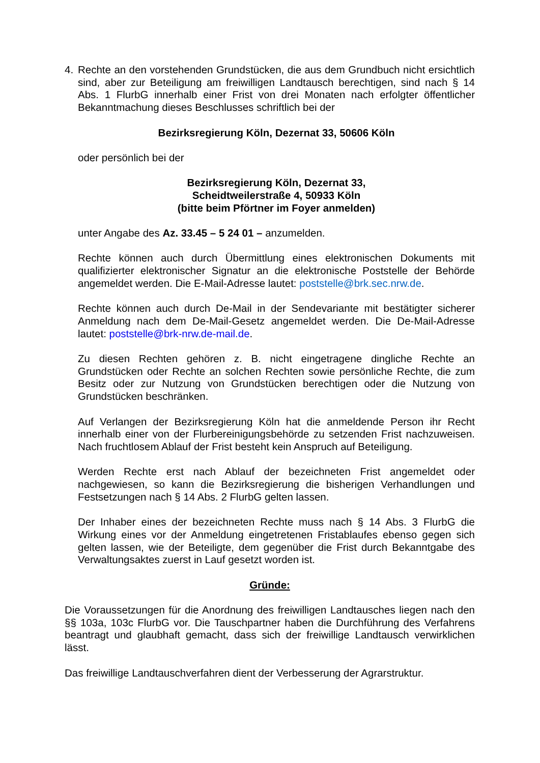4. Rechte an den vorstehenden Grundstücken, die aus dem Grundbuch nicht ersichtlich sind, aber zur Beteiligung am freiwilligen Landtausch berechtigen, sind nach § 14 Abs. 1 FlurbG innerhalb einer Frist von drei Monaten nach erfolgter öffentlicher Bekanntmachung dieses Beschlusses schriftlich bei der
Bezirksregierung Köln, Dezernat 33, 50606 Köln
oder persönlich bei der
Bezirksregierung Köln, Dezernat 33,
Scheidtweilerstraße 4, 50933 Köln
(bitte beim Pförtner im Foyer anmelden)
unter Angabe des Az. 33.45 – 5 24 01 – anzumelden.
Rechte können auch durch Übermittlung eines elektronischen Dokuments mit qualifizierter elektronischer Signatur an die elektronische Poststelle der Behörde angemeldet werden. Die E-Mail-Adresse lautet: poststelle@brk.sec.nrw.de.
Rechte können auch durch De-Mail in der Sendevariante mit bestätigter sicherer Anmeldung nach dem De-Mail-Gesetz angemeldet werden. Die De-Mail-Adresse lautet: poststelle@brk-nrw.de-mail.de.
Zu diesen Rechten gehören z. B. nicht eingetragene dingliche Rechte an Grundstücken oder Rechte an solchen Rechten sowie persönliche Rechte, die zum Besitz oder zur Nutzung von Grundstücken berechtigen oder die Nutzung von Grundstücken beschränken.
Auf Verlangen der Bezirksregierung Köln hat die anmeldende Person ihr Recht innerhalb einer von der Flurbereinigungsbehörde zu setzenden Frist nachzuweisen. Nach fruchtlosem Ablauf der Frist besteht kein Anspruch auf Beteiligung.
Werden Rechte erst nach Ablauf der bezeichneten Frist angemeldet oder nachgewiesen, so kann die Bezirksregierung die bisherigen Verhandlungen und Festsetzungen nach § 14 Abs. 2 FlurbG gelten lassen.
Der Inhaber eines der bezeichneten Rechte muss nach § 14 Abs. 3 FlurbG die Wirkung eines vor der Anmeldung eingetretenen Fristablaufes ebenso gegen sich gelten lassen, wie der Beteiligte, dem gegenüber die Frist durch Bekanntgabe des Verwaltungsaktes zuerst in Lauf gesetzt worden ist.
Gründe:
Die Voraussetzungen für die Anordnung des freiwilligen Landtausches liegen nach den §§ 103a, 103c FlurbG vor. Die Tauschpartner haben die Durchführung des Verfahrens beantragt und glaubhaft gemacht, dass sich der freiwillige Landtausch verwirklichen lässt.
Das freiwillige Landtauschverfahren dient der Verbesserung der Agrarstruktur.